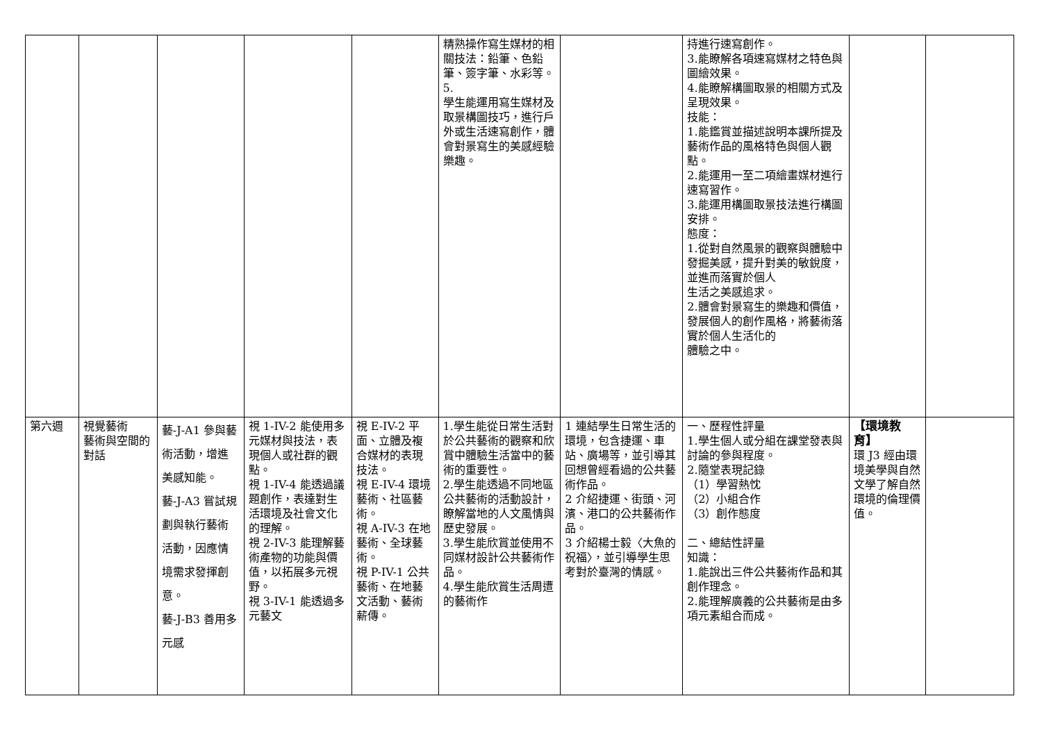| | | | | | 精熟操作寫生媒材的相關技法：鉛筆、色鉛筆、簽字筆、水彩等。 5. 學生能運用寫生媒材及取景構圖技巧，進行戶外或生活速寫創作，體會對景寫生的美感經驗樂趣。 | | 持進行速寫創作。 3.能瞭解各項速寫媒材之特色與圖繪效果。 4.能瞭解構圖取景的相關方式及呈現效果。 技能： 1.能鑑賞並描述說明本課所提及藝術作品的風格特色與個人觀點。 2.能運用一至二項繪畫媒材進行速寫習作。 3.能運用構圖取景技法進行構圖安排。 態度： 1.從對自然風景的觀察與體驗中發掘美感，提升對美的敏銳度，並進而落實於個人 生活之美感追求。 2.體會對景寫生的樂趣和價值，發展個人的創作風格，將藝術落實於個人生活化的 體驗之中。 | | |
| 第六週 | 視覺藝術 藝術與空間的對話 | 藝-J-A1 參與藝術活動，增進美感知能。 藝-J-A3 嘗試規劃與執行藝術活動，因應情境需求發揮創意。 藝-J-B3 善用多元感 | 視 1-IV-2 能使用多元媒材與技法，表現個人或社群的觀點。 視 1-IV-4 能透過議題創作，表達對生活環境及社會文化的理解。 視 2-IV-3 能理解藝術產物的功能與價值，以拓展多元視野。 視 3-IV-1 能透過多元藝文 | 視 E-IV-2 平面、立體及複合媒材的表現技法。 視 E-IV-4 環境藝術、社區藝術。 視 A-IV-3 在地藝術、全球藝術。 視 P-IV-1 公共藝術、在地藝文活動、藝術薪傳。 | 1.學生能從日常生活對於公共藝術的觀察和欣賞中體驗生活當中的藝術的重要性。 2.學生能透過不同地區公共藝術的活動設計，瞭解當地的人文風情與歷史發展。 3.學生能欣賞並使用不同媒材設計公共藝術作品。 4.學生能欣賞生活周遭的藝術作 | 1 連結學生日常生活的環境，包含捷運、車站、廣場等，並引導其回想曾經看過的公共藝術作品。 2 介紹捷運、街頭、河濱、港口的公共藝術作品。 3 介紹楊士毅〈大魚的祝福〉，並引導學生思考對於臺灣的情感。 | 一、歷程性評量 1.學生個人或分組在課堂發表與討論的參與程度。 2.隨堂表現記錄 （1）學習熱忱 （2）小組合作 （3）創作態度 二、總結性評量 知識： 1.能說出三件公共藝術作品和其創作理念。 2.能理解廣義的公共藝術是由多項元素組合而成。 | 【環境教育】 環 J3 經由環境美學與自然文學了解自然環境的倫理價值。 | |